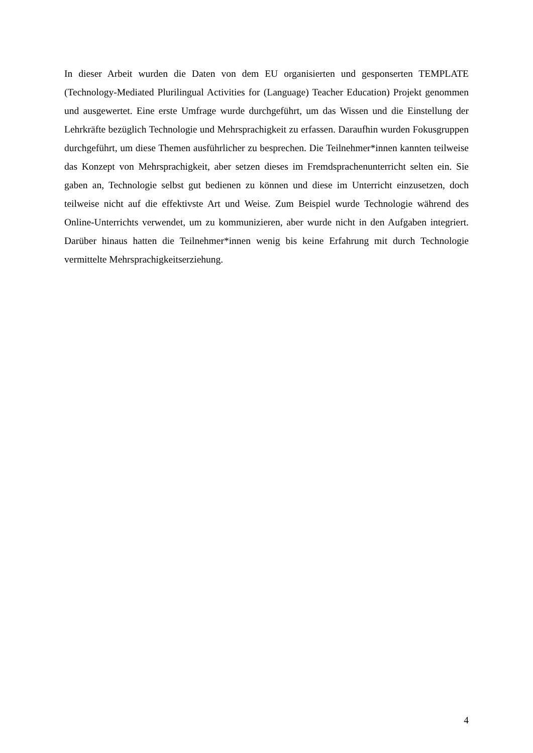In dieser Arbeit wurden die Daten von dem EU organisierten und gesponserten TEMPLATE (Technology-Mediated Plurilingual Activities for (Language) Teacher Education) Projekt genommen und ausgewertet. Eine erste Umfrage wurde durchgeführt, um das Wissen und die Einstellung der Lehrkräfte bezüglich Technologie und Mehrsprachigkeit zu erfassen. Daraufhin wurden Fokusgruppen durchgeführt, um diese Themen ausführlicher zu besprechen. Die Teilnehmer*innen kannten teilweise das Konzept von Mehrsprachigkeit, aber setzen dieses im Fremdsprachenunterricht selten ein. Sie gaben an, Technologie selbst gut bedienen zu können und diese im Unterricht einzusetzen, doch teilweise nicht auf die effektivste Art und Weise. Zum Beispiel wurde Technologie während des Online-Unterrichts verwendet, um zu kommunizieren, aber wurde nicht in den Aufgaben integriert. Darüber hinaus hatten die Teilnehmer*innen wenig bis keine Erfahrung mit durch Technologie vermittelte Mehrsprachigkeitserziehung.
4